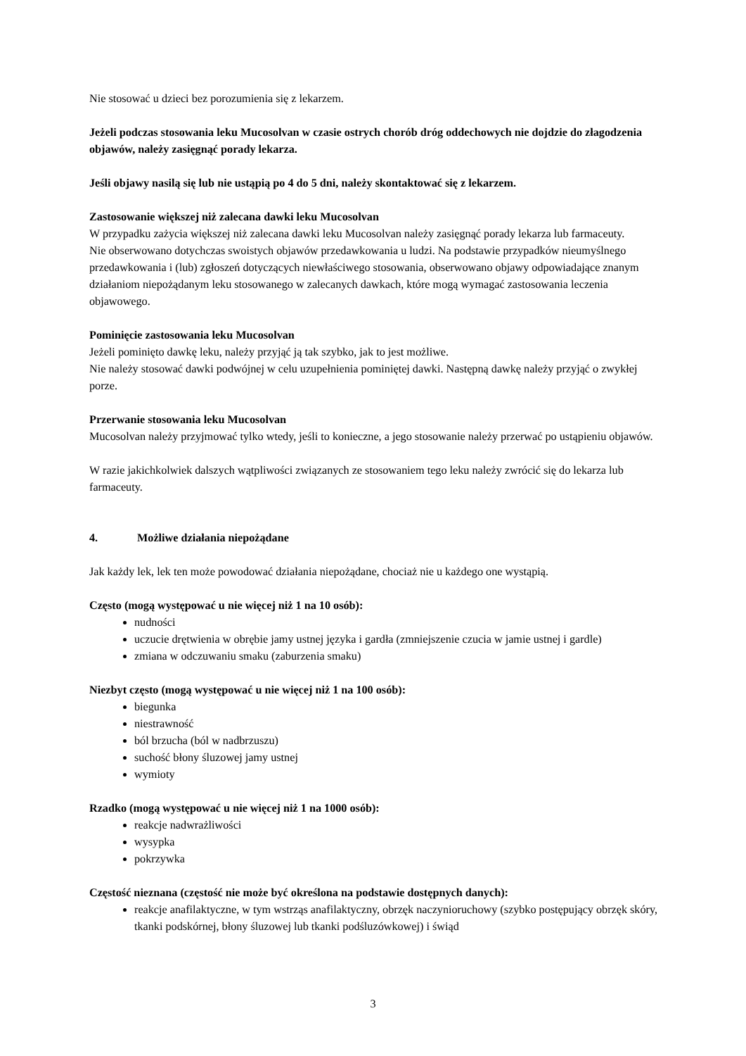Nie stosować u dzieci bez porozumienia się z lekarzem.
Jeżeli podczas stosowania leku Mucosolvan w czasie ostrych chorób dróg oddechowych nie dojdzie do złagodzenia objawów, należy zasięgnąć porady lekarza.
Jeśli objawy nasilą się lub nie ustąpią po 4 do 5 dni, należy skontaktować się z lekarzem.
Zastosowanie większej niż zalecana dawki leku Mucosolvan
W przypadku zażycia większej niż zalecana dawki leku Mucosolvan należy zasięgnąć porady lekarza lub farmaceuty.
Nie obserwowano dotychczas swoistych objawów przedawkowania u ludzi. Na podstawie przypadków nieumyślnego przedawkowania i (lub) zgłoszeń dotyczących niewłaściwego stosowania, obserwowano objawy odpowiadające znanym działaniom niepożądanym leku stosowanego w zalecanych dawkach, które mogą wymagać zastosowania leczenia objawowego.
Pominięcie zastosowania leku Mucosolvan
Jeżeli pominięto dawkę leku, należy przyjąć ją tak szybko, jak to jest możliwe.
Nie należy stosować dawki podwójnej w celu uzupełnienia pominiętej dawki. Następną dawkę należy przyjąć o zwykłej porze.
Przerwanie stosowania leku Mucosolvan
Mucosolvan należy przyjmować tylko wtedy, jeśli to konieczne, a jego stosowanie należy przerwać po ustąpieniu objawów.
W razie jakichkolwiek dalszych wątpliwości związanych ze stosowaniem tego leku należy zwrócić się do lekarza lub farmaceuty.
4. Możliwe działania niepożądane
Jak każdy lek, lek ten może powodować działania niepożądane, chociaż nie u każdego one wystąpią.
Często (mogą występować u nie więcej niż 1 na 10 osób):
nudności
uczucie drętwienia w obrębie jamy ustnej języka i gardła (zmniejszenie czucia w jamie ustnej i gardle)
zmiana w odczuwaniu smaku (zaburzenia smaku)
Niezbyt często (mogą występować u nie więcej niż 1 na 100 osób):
biegunka
niestrawność
ból brzucha (ból w nadbrzuszu)
suchość błony śluzowej jamy ustnej
wymioty
Rzadko (mogą występować u nie więcej niż 1 na 1000 osób):
reakcje nadwrażliwości
wysypka
pokrzywka
Częstość nieznana (częstość nie może być określona na podstawie dostępnych danych):
reakcje anafilaktyczne, w tym wstrząs anafilaktyczny, obrzęk naczynioruchowy (szybko postępujący obrzęk skóry, tkanki podskórnej, błony śluzowej lub tkanki podśluzówkowej) i świąd
3